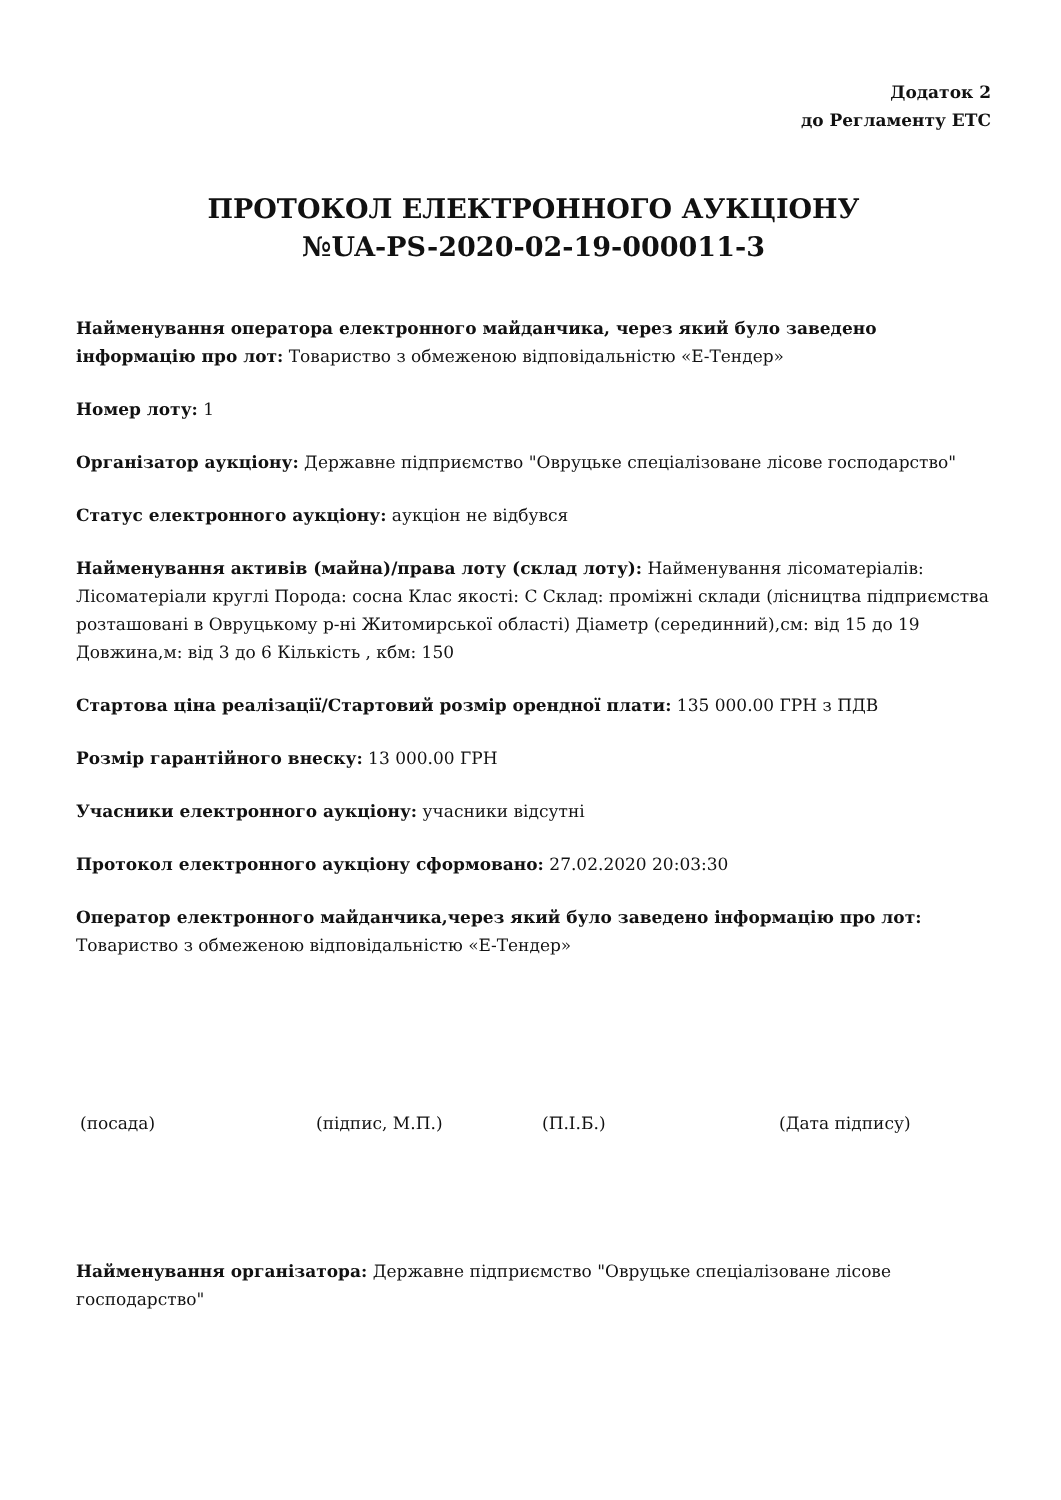Додаток 2
до Регламенту ЕТС
ПРОТОКОЛ ЕЛЕКТРОННОГО АУКЦІОНУ
№UA-PS-2020-02-19-000011-3
Найменування оператора електронного майданчика, через який було заведено інформацію про лот: Товариство з обмеженою відповідальністю «Е-Тендер»
Номер лоту: 1
Організатор аукціону: Державне підприємство "Овруцьке спеціалізоване лісове господарство"
Статус електронного аукціону: аукціон не відбувся
Найменування активів (майна)/права лоту (склад лоту): Найменування лісоматеріалів: Лісоматеріали круглі Порода: сосна Клас якості: С Склад: проміжні склади (лісництва підприємства розташовані в Овруцькому р-ні Житомирської області) Діаметр (серединний),см: від 15 до 19 Довжина,м: від 3 до 6 Кількість , кбм: 150
Стартова ціна реалізації/Стартовий розмір орендної плати: 135 000.00 ГРН з ПДВ
Розмір гарантійного внеску: 13 000.00 ГРН
Учасники електронного аукціону: учасники відсутні
Протокол електронного аукціону сформовано: 27.02.2020 20:03:30
Оператор електронного майданчика,через який було заведено інформацію про лот:
Товариство з обмеженою відповідальністю «Е-Тендер»
(посада) (підпис, М.П.) (П.І.Б.) (Дата підпису)
Найменування організатора: Державне підприємство "Овруцьке спеціалізоване лісове господарство"